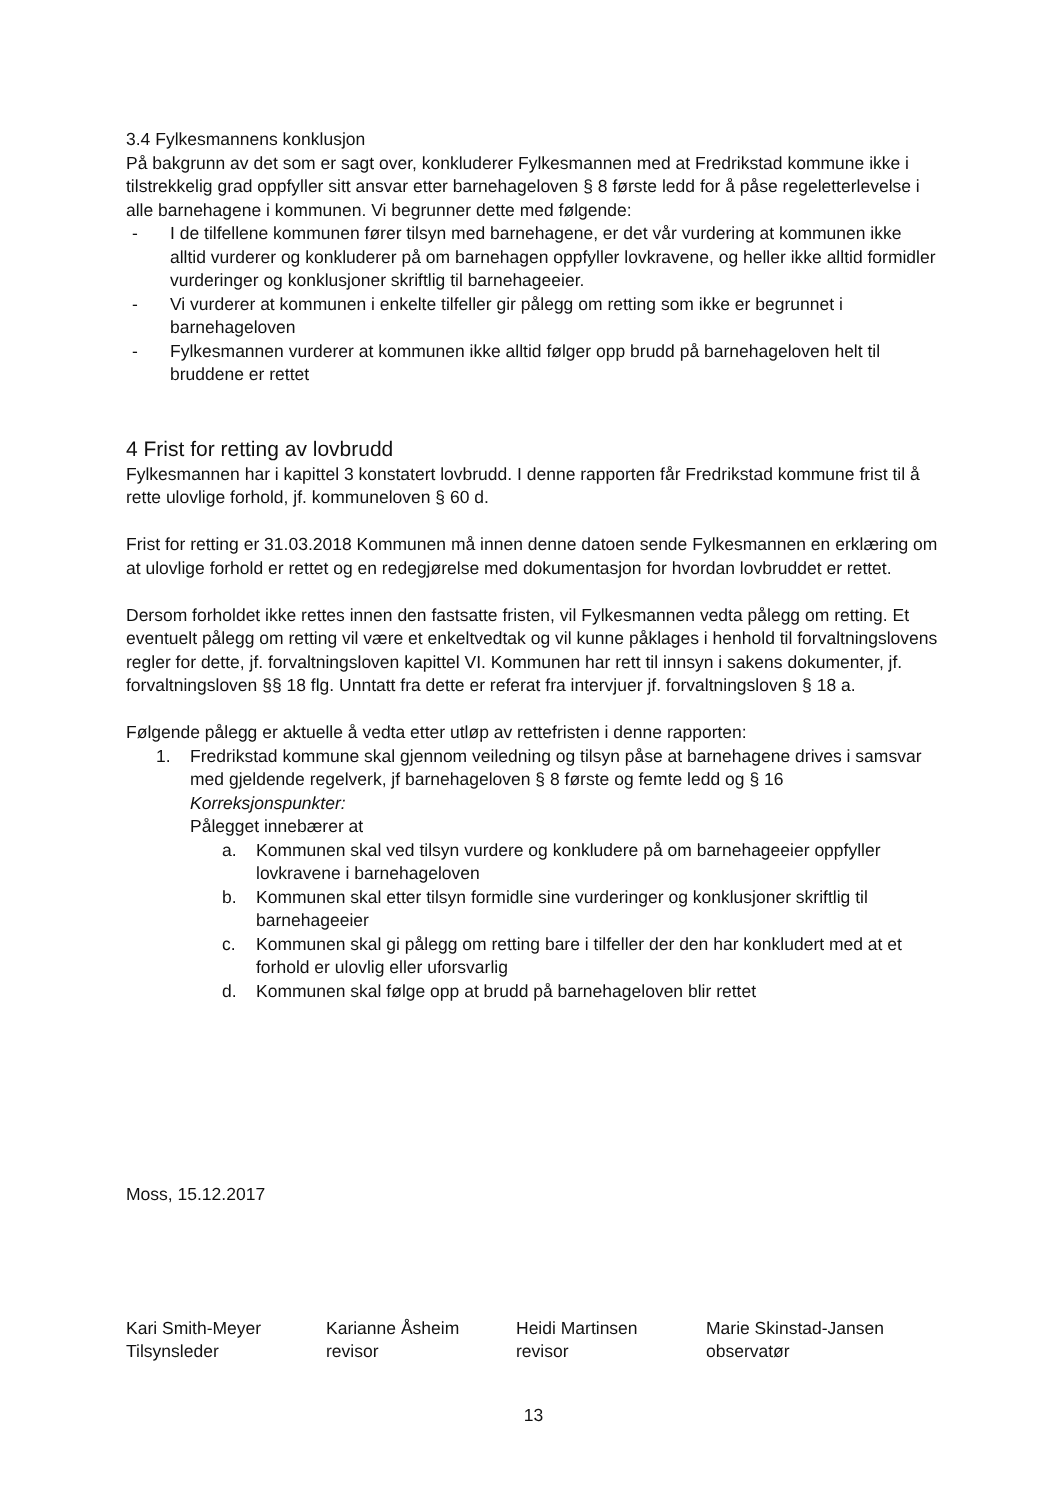3.4 Fylkesmannens konklusjon
På bakgrunn av det som er sagt over, konkluderer Fylkesmannen med at Fredrikstad kommune ikke i tilstrekkelig grad oppfyller sitt ansvar etter barnehageloven § 8 første ledd for å påse regeletterlevelse i alle barnehagene i kommunen. Vi begrunner dette med følgende:
- I de tilfellene kommunen fører tilsyn med barnehagene, er det vår vurdering at kommunen ikke alltid vurderer og konkluderer på om barnehagen oppfyller lovkravene, og heller ikke alltid formidler vurderinger og konklusjoner skriftlig til barnehageeier.
- Vi vurderer at kommunen i enkelte tilfeller gir pålegg om retting som ikke er begrunnet i barnehageloven
- Fylkesmannen vurderer at kommunen ikke alltid følger opp brudd på barnehageloven helt til bruddene er rettet
4 Frist for retting av lovbrudd
Fylkesmannen har i kapittel 3 konstatert lovbrudd. I denne rapporten får Fredrikstad kommune frist til å rette ulovlige forhold, jf. kommuneloven § 60 d.
Frist for retting er 31.03.2018 Kommunen må innen denne datoen sende Fylkesmannen en erklæring om at ulovlige forhold er rettet og en redegjørelse med dokumentasjon for hvordan lovbruddet er rettet.
Dersom forholdet ikke rettes innen den fastsatte fristen, vil Fylkesmannen vedta pålegg om retting. Et eventuelt pålegg om retting vil være et enkeltvedtak og vil kunne påklages i henhold til forvaltningslovens regler for dette, jf. forvaltningsloven kapittel VI. Kommunen har rett til innsyn i sakens dokumenter, jf. forvaltningsloven §§ 18 flg. Unntatt fra dette er referat fra intervjuer jf. forvaltningsloven § 18 a.
Følgende pålegg er aktuelle å vedta etter utløp av rettefristen i denne rapporten:
1. Fredrikstad kommune skal gjennom veiledning og tilsyn påse at barnehagene drives i samsvar med gjeldende regelverk, jf barnehageloven § 8 første og femte ledd og § 16
Korreksjonspunkter:
Pålegget innebærer at
a. Kommunen skal ved tilsyn vurdere og konkludere på om barnehageeier oppfyller lovkravene i barnehageloven
b. Kommunen skal etter tilsyn formidle sine vurderinger og konklusjoner skriftlig til barnehageeier
c. Kommunen skal gi pålegg om retting bare i tilfeller der den har konkludert med at et forhold er ulovlig eller uforsvarlig
d. Kommunen skal følge opp at brudd på barnehageloven blir rettet
Moss, 15.12.2017
Kari Smith-Meyer
Tilsynsleder
Karianne Åsheim
revisor
Heidi Martinsen
revisor
Marie Skinstad-Jansen
observatør
13